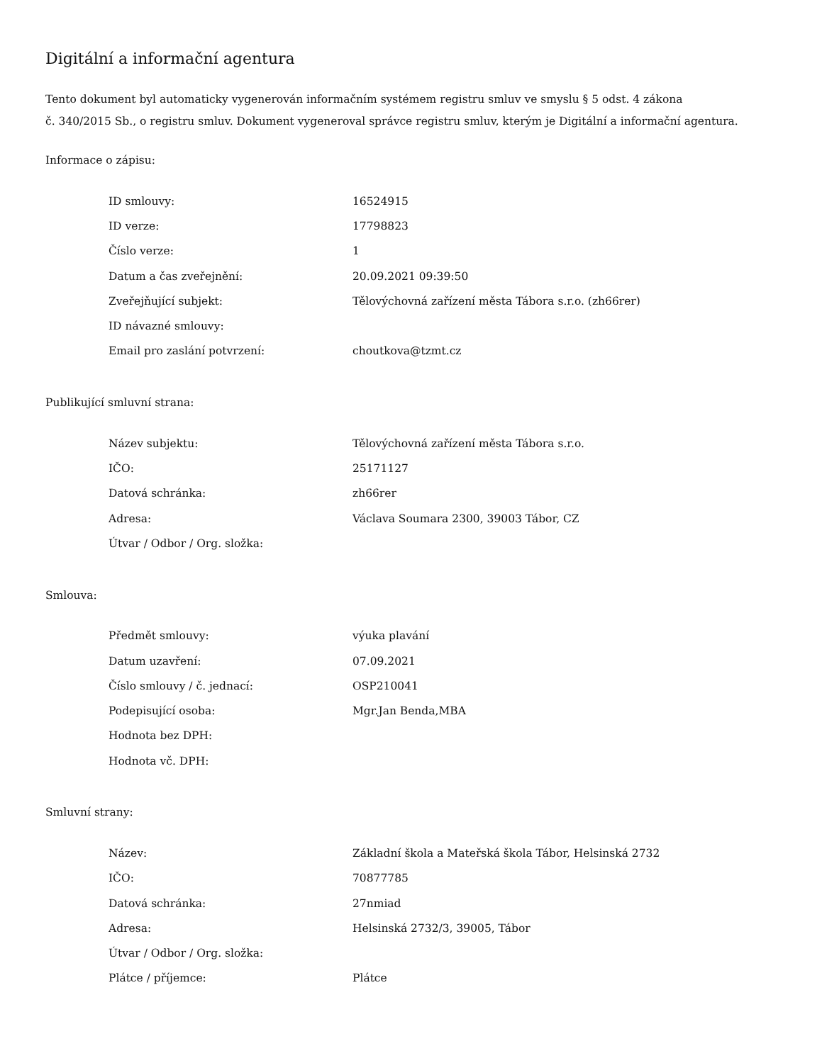Digitální a informační agentura
Tento dokument byl automaticky vygenerován informačním systémem registru smluv ve smyslu § 5 odst. 4 zákona
č. 340/2015 Sb., o registru smluv. Dokument vygeneroval správce registru smluv, kterým je Digitální a informační agentura.
Informace o zápisu:
| ID smlouvy: | 16524915 |
| ID verze: | 17798823 |
| Číslo verze: | 1 |
| Datum a čas zveřejnění: | 20.09.2021 09:39:50 |
| Zveřejňující subjekt: | Tělovýchovná zařízení města Tábora s.r.o. (zh66rer) |
| ID návazné smlouvy: | |
| Email pro zaslání potvrzení: | choutkova@tzmt.cz |
Publikující smluvní strana:
| Název subjektu: | Tělovýchovná zařízení města Tábora s.r.o. |
| IČO: | 25171127 |
| Datová schránka: | zh66rer |
| Adresa: | Václava Soumara 2300, 39003 Tábor, CZ |
| Útvar / Odbor / Org. složka: | |
Smlouva:
| Předmět smlouvy: | výuka plavání |
| Datum uzavření: | 07.09.2021 |
| Číslo smlouvy / č. jednací: | OSP210041 |
| Podepisující osoba: | Mgr.Jan Benda,MBA |
| Hodnota bez DPH: | |
| Hodnota vč. DPH: | |
Smluvní strany:
| Název: | Základní škola a Mateřská škola Tábor, Helsinská 2732 |
| IČO: | 70877785 |
| Datová schránka: | 27nmiad |
| Adresa: | Helsinská 2732/3, 39005, Tábor |
| Útvar / Odbor / Org. složka: | |
| Plátce / příjemce: | Plátce |